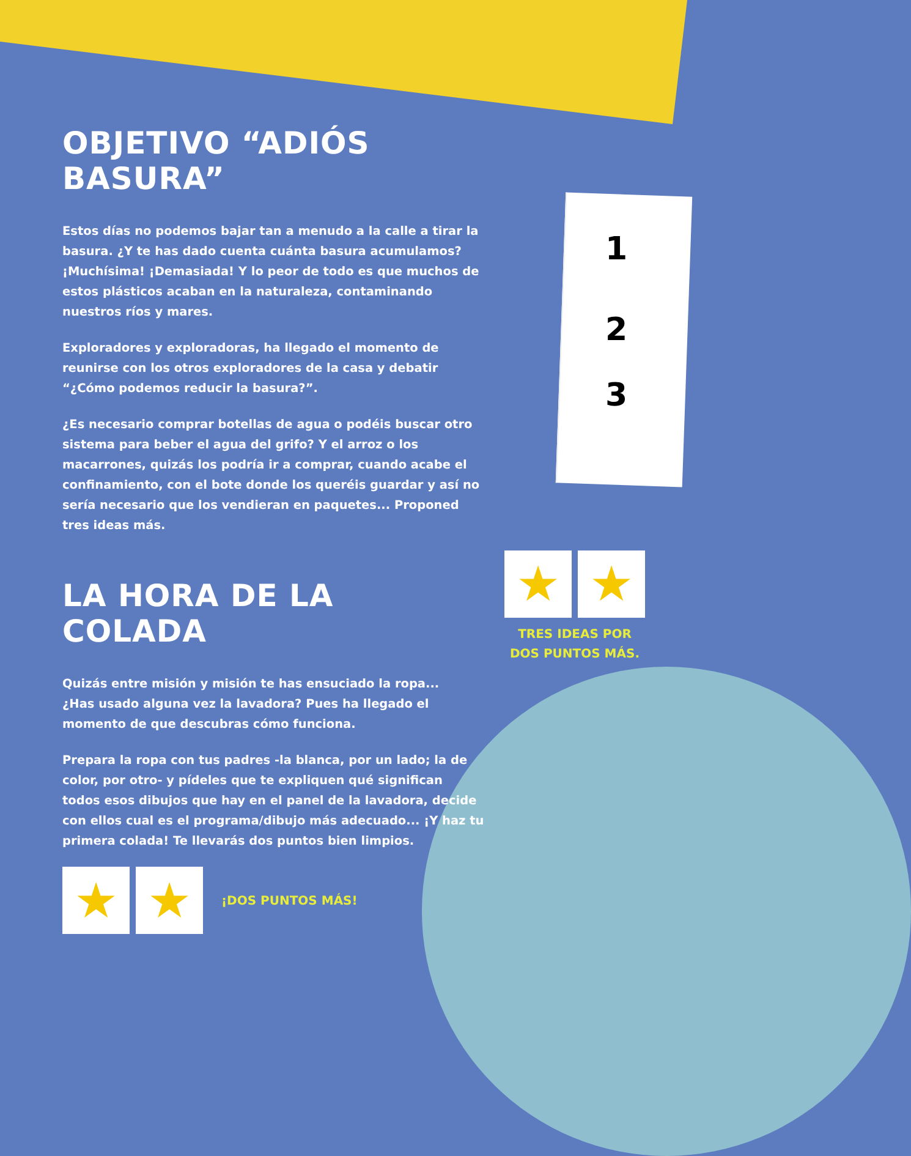1
2
3
OBJETIVO “ADIÓS BASURA”
Estos días no podemos bajar tan a menudo a la calle a tirar la basura. ¿Y te has dado cuenta cuánta basura acumulamos? ¡Muchísima! ¡Demasiada! Y lo peor de todo es que muchos de estos plásticos acaban en la naturaleza, contaminando nuestros ríos y mares.
Exploradores y exploradoras, ha llegado el momento de reunirse con los otros exploradores de la casa y debatir “¿Cómo podemos reducir la basura?”.
¿Es necesario comprar botellas de agua o podéis buscar otro sistema para beber el agua del grifo? Y el arroz o los macarrones, quizás los podría ir a comprar, cuando acabe el confinamiento, con el bote donde los queréis guardar y así no sería necesario que los vendieran en paquetes... Proponed tres ideas más.
LA HORA DE LA COLADA
Quizás entre misión y misión te has ensuciado la ropa...
¿Has usado alguna vez la lavadora? Pues ha llegado el momento de que descubras cómo funciona.
Prepara la ropa con tus padres -la blanca, por un lado; la de color, por otro- y pídeles que te expliquen qué significan todos esos dibujos que hay en el panel de la lavadora, decide con ellos cual es el programa/dibujo más adecuado... ¡Y haz tu primera colada! Te llevarás dos puntos bien limpios.
★ ★
¡DOS PUNTOS MÁS!
★ ★
TRES IDEAS POR
DOS PUNTOS MÁS.